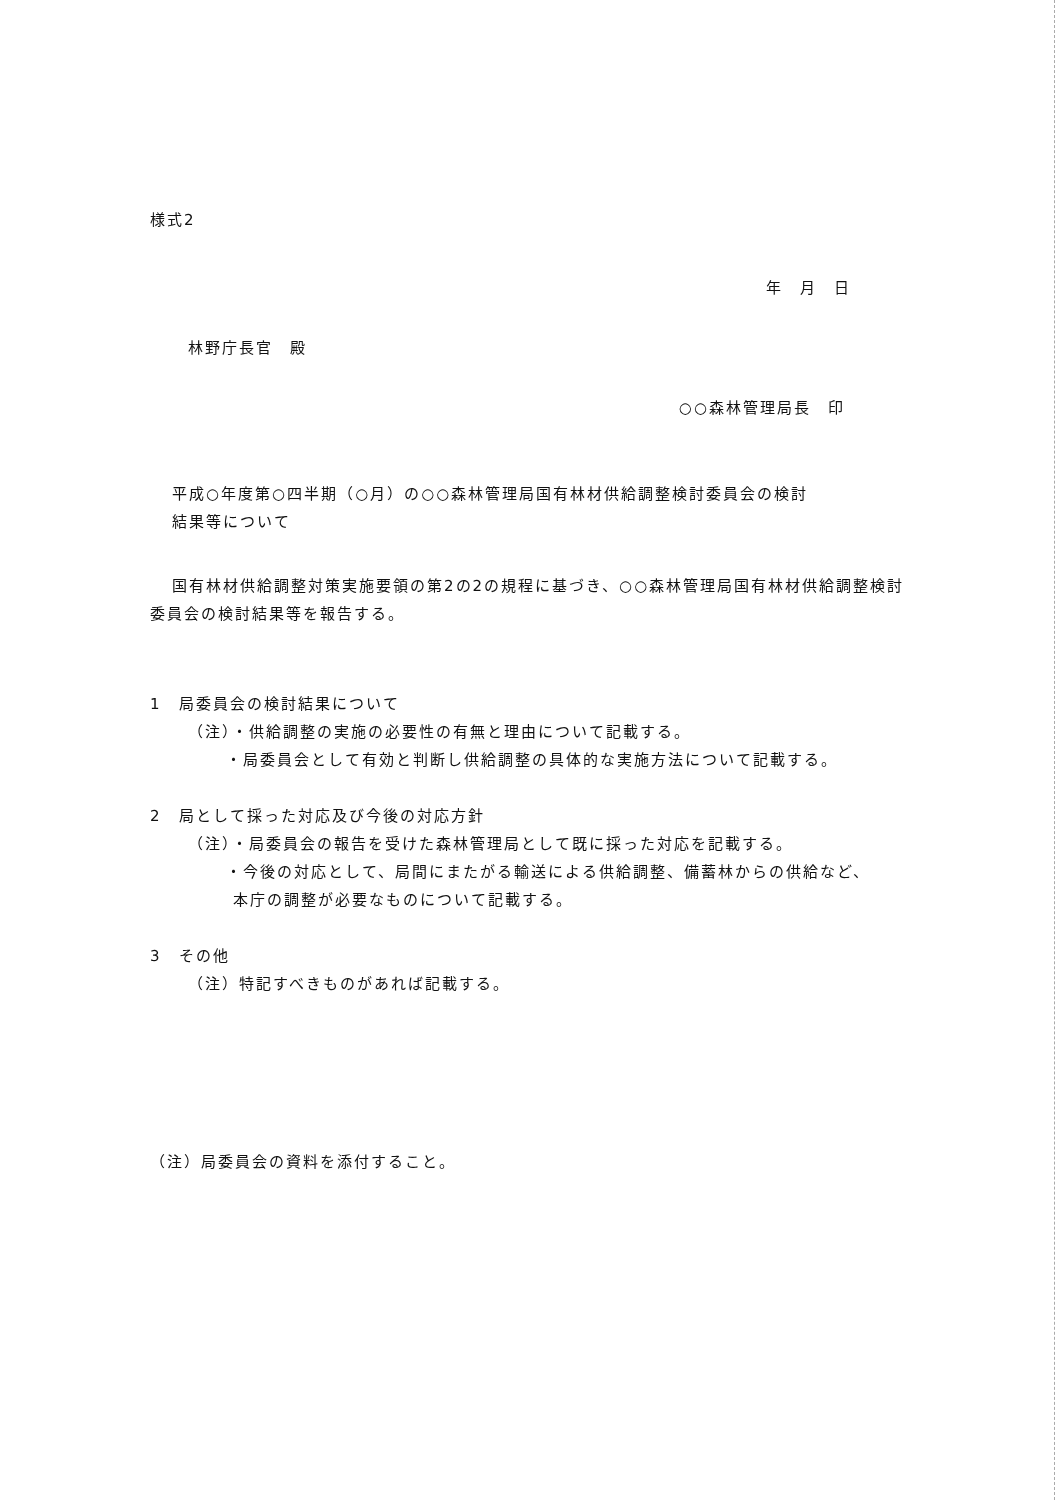様式2
年　月　日
林野庁長官　殿
○○森林管理局長　印
平成○年度第○四半期（○月）の○○森林管理局国有林材供給調整検討委員会の検討
結果等について
国有林材供給調整対策実施要領の第2の2の規程に基づき、○○森林管理局国有林材供給調整検討委員会の検討結果等を報告する。
1　局委員会の検討結果について
（注）・供給調整の実施の必要性の有無と理由について記載する。
・局委員会として有効と判断し供給調整の具体的な実施方法について記載する。
2　局として採った対応及び今後の対応方針
（注）・局委員会の報告を受けた森林管理局として既に採った対応を記載する。
・今後の対応として、局間にまたがる輸送による供給調整、備蓄林からの供給など、
本庁の調整が必要なものについて記載する。
3　その他
（注）特記すべきものがあれば記載する。
（注）局委員会の資料を添付すること。